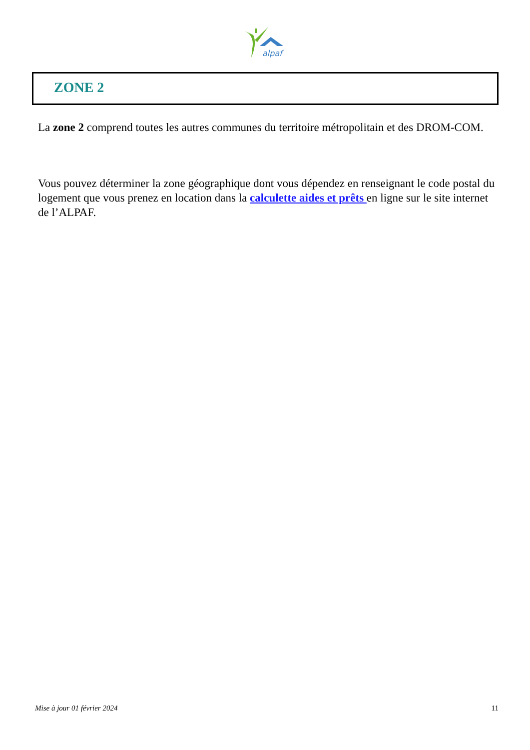alpaf
ZONE 2
La zone 2 comprend toutes les autres communes du territoire métropolitain et des DROM-COM.
Vous pouvez déterminer la zone géographique dont vous dépendez en renseignant le code postal du logement que vous prenez en location dans la calculette aides et prêts en ligne sur le site internet de l’ALPAF.
Mise à jour 01 février 2024 11